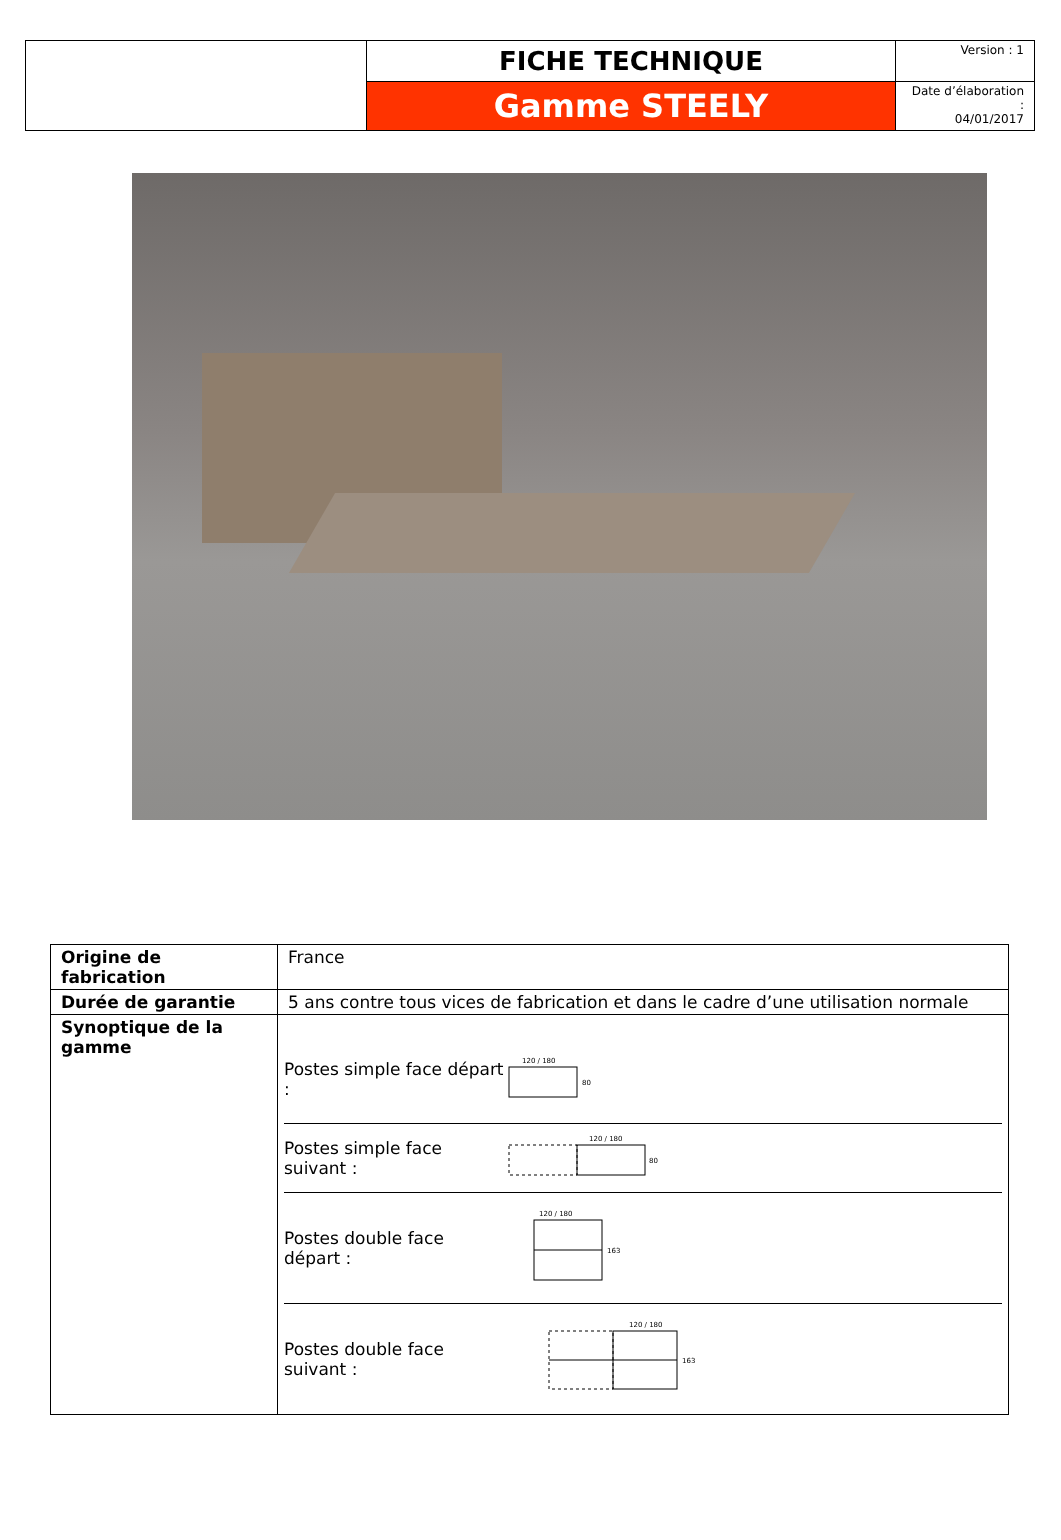| | FICHE TECHNIQUE | Version : 1 |
| | Gamme STEELY | Date d’élaboration : 04/01/2017 |
| Origine de fabrication | France |
| Durée de garantie | 5 ans contre tous vices de fabrication et dans le cadre d’une utilisation normale |
| Synoptique de la gamme | Postes simple face départ : 120 / 180 80 Postes simple face suivant : 120 / 180 80 Postes double face départ : 120 / 180 163 Postes double face suivant : 120 / 180 163 |